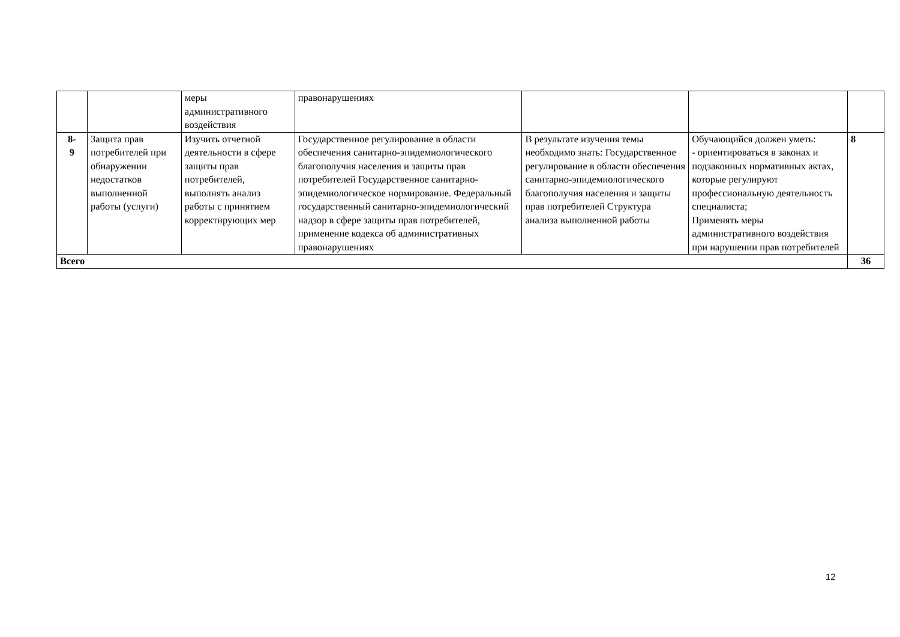| | | меры административного воздействия | правонарушениях | | | |
| 8- 9 | Защита прав потребителей при обнаружении недостатков выполненной работы (услуги) | Изучить отчетной деятельности в сфере защиты прав потребителей, выполнять анализ работы с принятием корректирующих мер | Государственное регулирование в области обеспечения санитарно-эпидемиологического благополучия населения и защиты прав потребителей Государственное санитарно-эпидемиологическое нормирование. Федеральный государственный санитарно-эпидемиологический надзор в сфере защиты прав потребителей, применение кодекса об административных правонарушениях | В результате изучения темы необходимо знать: Государственное регулирование в области обеспечения санитарно-эпидемиологического благополучия населения и защиты прав потребителей Структура анализа выполненной работы | Обучающийся должен уметь: - ориентироваться в законах и подзаконных нормативных актах, которые регулируют профессиональную деятельность специалиста; Применять меры административного воздействия при нарушении прав потребителей | 8 |
| Всего | | | | | | 36 |
12